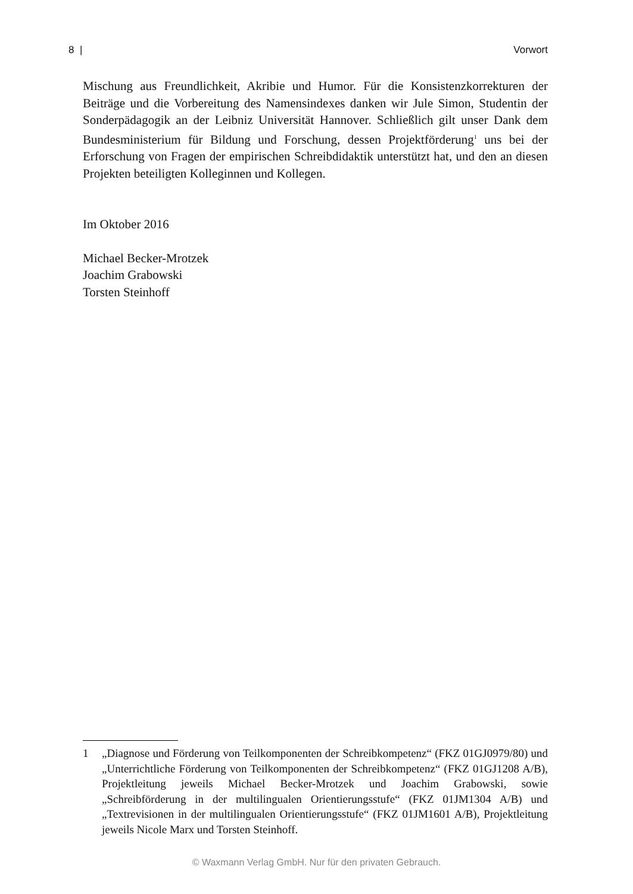8 | Vorwort
Mischung aus Freundlichkeit, Akribie und Humor. Für die Konsistenzkorrekturen der Beiträge und die Vorbereitung des Namensindexes danken wir Jule Simon, Studentin der Sonderpädagogik an der Leibniz Universität Hannover. Schließlich gilt unser Dank dem Bundesministerium für Bildung und Forschung, dessen Projektförderung<sup>1</sup> uns bei der Erforschung von Fragen der empirischen Schreibdidaktik unterstützt hat, und den an diesen Projekten beteiligten Kolleginnen und Kollegen.
Im Oktober 2016
Michael Becker-Mrotzek
Joachim Grabowski
Torsten Steinhoff
1 „Diagnose und Förderung von Teilkomponenten der Schreibkompetenz“ (FKZ 01GJ0979/80) und „Unterrichtliche Förderung von Teilkomponenten der Schreibkompetenz“ (FKZ 01GJ1208 A/B), Projektleitung jeweils Michael Becker-Mrotzek und Joachim Grabowski, sowie „Schreibförderung in der multilingualen Orientierungsstufe“ (FKZ 01JM1304 A/B) und „Textrevisionen in der multilingualen Orientierungsstufe“ (FKZ 01JM1601 A/B), Projektleitung jeweils Nicole Marx und Torsten Steinhoff.
© Waxmann Verlag GmbH. Nur für den privaten Gebrauch.